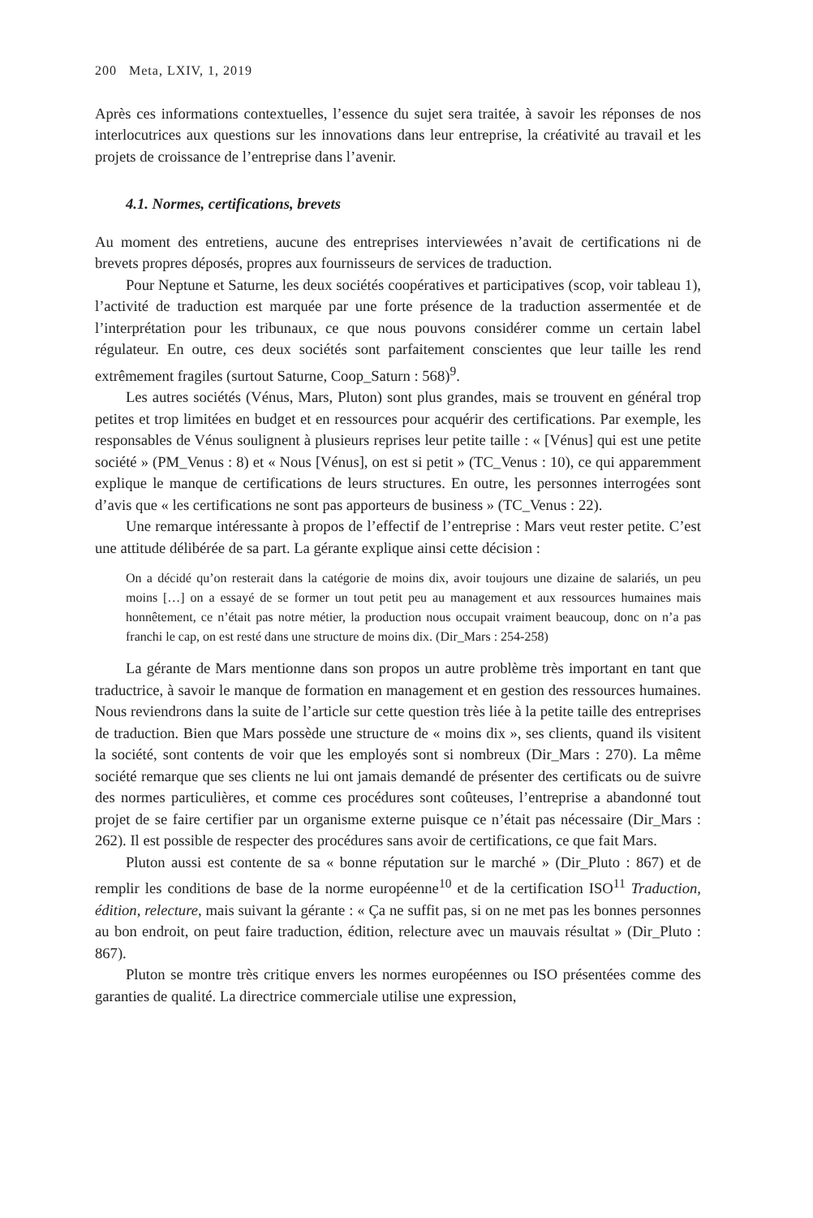200 Meta, LXIV, 1, 2019
Après ces informations contextuelles, l’essence du sujet sera traitée, à savoir les réponses de nos interlocutrices aux questions sur les innovations dans leur entreprise, la créativité au travail et les projets de croissance de l’entreprise dans l’avenir.
4.1. Normes, certifications, brevets
Au moment des entretiens, aucune des entreprises interviewées n’avait de certifications ni de brevets propres déposés, propres aux fournisseurs de services de traduction.
Pour Neptune et Saturne, les deux sociétés coopératives et participatives (scop, voir tableau 1), l’activité de traduction est marquée par une forte présence de la traduction assermentée et de l’interprétation pour les tribunaux, ce que nous pouvons considérer comme un certain label régulateur. En outre, ces deux sociétés sont parfaitement conscientes que leur taille les rend extrêmement fragiles (surtout Saturne, Coop_Saturn : 568)<sup>9</sup>.
Les autres sociétés (Vénus, Mars, Pluton) sont plus grandes, mais se trouvent en général trop petites et trop limitées en budget et en ressources pour acquérir des certifications. Par exemple, les responsables de Vénus soulignent à plusieurs reprises leur petite taille : « [Vénus] qui est une petite société » (PM_Venus : 8) et « Nous [Vénus], on est si petit » (TC_Venus : 10), ce qui apparemment explique le manque de certifications de leurs structures. En outre, les personnes interrogées sont d’avis que « les certifications ne sont pas apporteurs de business » (TC_Venus : 22).
Une remarque intéressante à propos de l’effectif de l’entreprise : Mars veut rester petite. C’est une attitude délibérée de sa part. La gérante explique ainsi cette décision :
On a décidé qu’on resterait dans la catégorie de moins dix, avoir toujours une dizaine de salariés, un peu moins […] on a essayé de se former un tout petit peu au management et aux ressources humaines mais honnêtement, ce n’était pas notre métier, la production nous occupait vraiment beaucoup, donc on n’a pas franchi le cap, on est resté dans une structure de moins dix. (Dir_Mars : 254-258)
La gérante de Mars mentionne dans son propos un autre problème très important en tant que traductrice, à savoir le manque de formation en management et en gestion des ressources humaines. Nous reviendrons dans la suite de l’article sur cette question très liée à la petite taille des entreprises de traduction. Bien que Mars possède une structure de « moins dix », ses clients, quand ils visitent la société, sont contents de voir que les employés sont si nombreux (Dir_Mars : 270). La même société remarque que ses clients ne lui ont jamais demandé de présenter des certificats ou de suivre des normes particulières, et comme ces procédures sont coûteuses, l’entreprise a abandonné tout projet de se faire certifier par un organisme externe puisque ce n’était pas nécessaire (Dir_Mars : 262). Il est possible de respecter des procédures sans avoir de certifications, ce que fait Mars.
Pluton aussi est contente de sa « bonne réputation sur le marché » (Dir_Pluto : 867) et de remplir les conditions de base de la norme européenne<sup>10</sup> et de la certification ISO<sup>11</sup> Traduction, édition, relecture, mais suivant la gérante : « Ça ne suffit pas, si on ne met pas les bonnes personnes au bon endroit, on peut faire traduction, édition, relecture avec un mauvais résultat » (Dir_Pluto : 867).
Pluton se montre très critique envers les normes européennes ou ISO présentées comme des garanties de qualité. La directrice commerciale utilise une expression,